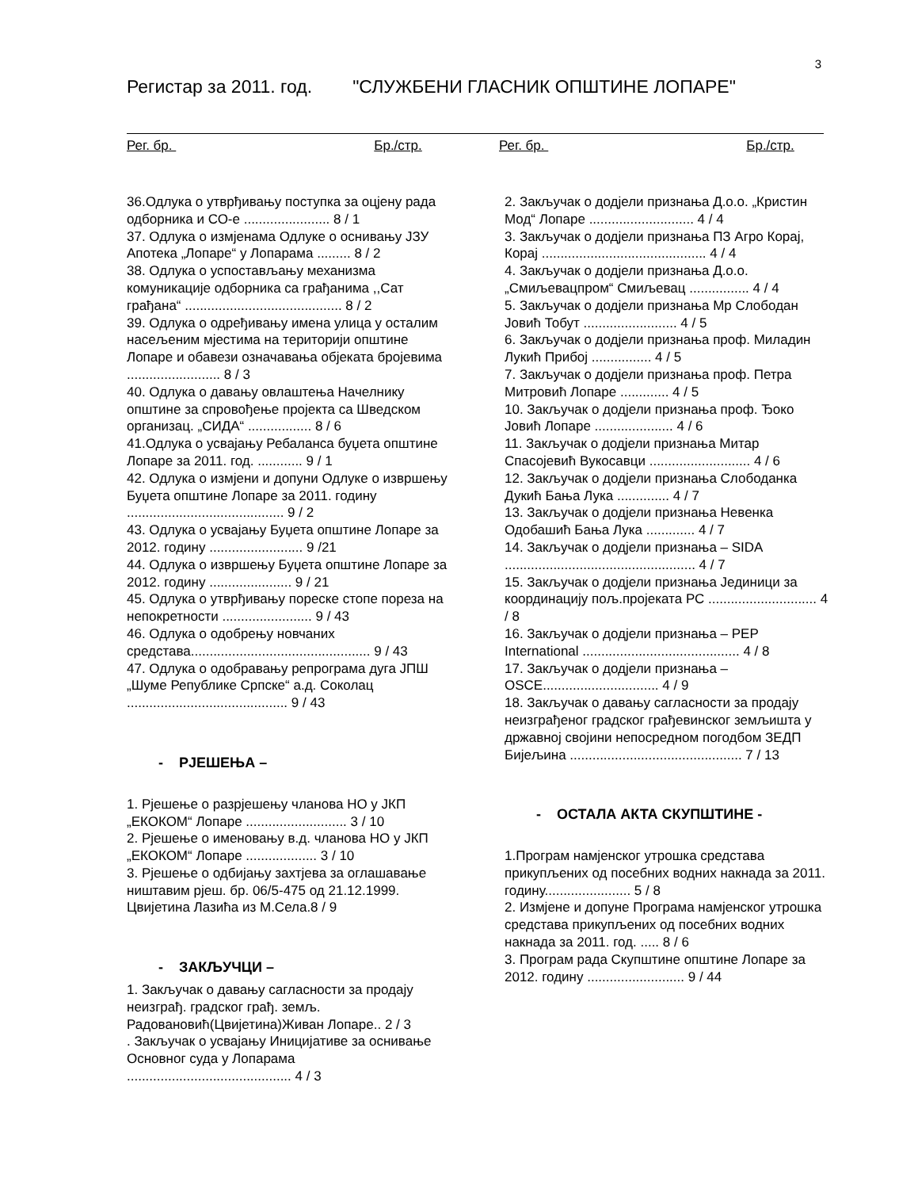3
Регистар за 2011. год. "СЛУЖБЕНИ ГЛАСНИК ОПШТИНЕ ЛОПАРЕ"
Рег. бр. Бр./стр. Рег. бр. Бр./стр.
36.Одлука о утврђивању поступка за оцјену рада одборника и СО-е ....................... 8 / 1
37. Одлука о измјенама Одлуке о оснивању ЈЗУ Апотека „Лопаре“ у Лопарама ......... 8 / 2
38. Одлука о успостављању механизма комуникације одборника са грађанима ,,Сат грађана“ .......................................... 8 / 2
39. Одлука о одређивању имена улица у осталим насељеним мјестима на територији општине Лопаре и обавези означавања објеката бројевима ......................... 8 / 3
40. Одлука о давању овлаштења Начелнику општине за спровођење пројекта са Шведском организац. „СИДА“ ................. 8 / 6
41.Одлука о усвајању Ребаланса буџета општине Лопаре за 2011. год. ............ 9 / 1
42. Одлука о измјени и допуни Одлуке о извршењу Буџета општине Лопаре за 2011. годину .......................................... 9 / 2
43. Одлука о усвајању Буџета општине Лопаре за 2012. годину ......................... 9 /21
44. Одлука о извршењу Буџета општине Лопаре за 2012. годину ...................... 9 / 21
45. Одлука о утврђивању пореске стопе пореза на непокретности ........................ 9 / 43
46. Одлука о одобрењу новчаних средстава................................................ 9 / 43
47. Одлука о одобравању репрограма дуга ЈПШ „Шуме Републике Српске“ а.д. Соколац ........................................... 9 / 43
- РЈЕШЕЊА –
1. Рјешење о разрјешењу чланова НО у ЈКП „ЕКОКОМ“ Лопаре ........................... 3 / 10
2. Рјешење о именовању в.д. чланова НО у ЈКП „ЕКОКОМ“ Лопаре ................... 3 / 10
3. Рјешење о одбијању захтјева за оглашавање ништавим рјеш. бр. 06/5-475 од 21.12.1999. Цвијетина Лазића из М.Села.8 / 9
- ЗАКЉУЧЦИ –
1. Закључак о давању сагласности за продају неизграђ. градског грађ. земљ. Радовановић(Цвијетина)Живан Лопаре.. 2 / 3
. Закључак о усвајању Иницијативе за оснивање Основног суда у Лопарама ............................................ 4 / 3
2. Закључак о додјели признања Д.о.о. „Кристин Мод“ Лопаре ............................ 4 / 4
3. Закључак о додјели признања ПЗ Агро Корај, Корај ............................................ 4 / 4
4. Закључак о додјели признања Д.о.о. „Смиљевацпром“ Смиљевац ................ 4 / 4
5. Закључак о додјели признања Мр Слободан Јовић Тобут ......................... 4 / 5
6. Закључак о додјели признања проф. Миладин Лукић Прибој ................ 4 / 5
7. Закључак о додјели признања проф. Петра Митровић Лопаре ............. 4 / 5
10. Закључак о додјели признања проф. Ђоко Јовић Лопаре ..................... 4 / 6
11. Закључак о додјели признања Митар Спасојевић Вукосавци ........................... 4 / 6
12. Закључак о додјели признања Слободанка Дукић Бања Лука .............. 4 / 7
13. Закључак о додјели признања Невенка Одобашић Бања Лука ............. 4 / 7
14. Закључак о додјели признања – SIDA ................................................... 4 / 7
15. Закључак о додјели признања Јединици за координацију пољ.пројеката РС ............................. 4 / 8
16. Закључак о додјели признања – PEP International .......................................... 4 / 8
17. Закључак о додјели признања – OSCE............................... 4 / 9
18. Закључак о давању сагласности за продају неизграђеног градског грађевинског земљишта у државној својини непосредном погодбом ЗЕДП Бијељина .............................................. 7 / 13
- ОСТАЛА АКТА СКУПШТИНЕ -
1.Програм намјенског утрошка средстава прикупљених од посебних водних накнада за 2011. годину....................... 5 / 8
2. Измјене и допуне Програма намјенског утрошка средстава прикупљених од посебних водних накнада за 2011. год. ..... 8 / 6
3. Програм рада Скупштине општине Лопаре за 2012. годину .......................... 9 / 44